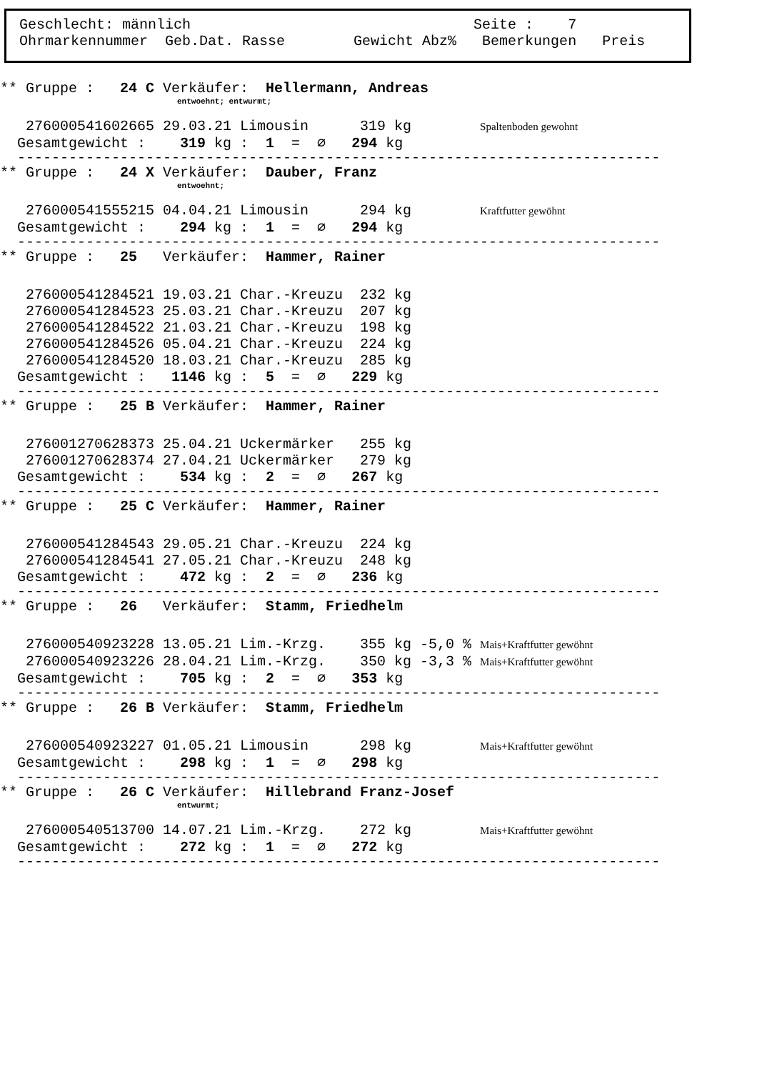Geschlecht: männlich Seite : 7 Ohrmarkennummer Geb.Dat. Rasse Gewicht Abz% Bemerkungen Preis
** Gruppe : 24 C Verkäufer: Hellermann, Andreas
entwoehnt; entwurmt;
276000541602665 29.03.21 Limousin 319 kg Spaltenboden gewohnt
Gesamtgewicht : 319 kg : 1 = ∅ 294 kg
---------------------------------------------------------------------------
** Gruppe : 24 X Verkäufer: Dauber, Franz
entwoehnt;
276000541555215 04.04.21 Limousin 294 kg Kraftfutter gewöhnt
Gesamtgewicht : 294 kg : 1 = ∅ 294 kg
---------------------------------------------------------------------------
** Gruppe : 25 Verkäufer: Hammer, Rainer
276000541284521 19.03.21 Char.-Kreuzu 232 kg
276000541284523 25.03.21 Char.-Kreuzu 207 kg
276000541284522 21.03.21 Char.-Kreuzu 198 kg
276000541284526 05.04.21 Char.-Kreuzu 224 kg
276000541284520 18.03.21 Char.-Kreuzu 285 kg
Gesamtgewicht : 1146 kg : 5 = ∅ 229 kg
---------------------------------------------------------------------------
** Gruppe : 25 B Verkäufer: Hammer, Rainer
276001270628373 25.04.21 Uckermärker 255 kg
276001270628374 27.04.21 Uckermärker 279 kg
Gesamtgewicht : 534 kg : 2 = ∅ 267 kg
---------------------------------------------------------------------------
** Gruppe : 25 C Verkäufer: Hammer, Rainer
276000541284543 29.05.21 Char.-Kreuzu 224 kg
276000541284541 27.05.21 Char.-Kreuzu 248 kg
Gesamtgewicht : 472 kg : 2 = ∅ 236 kg
---------------------------------------------------------------------------
** Gruppe : 26 Verkäufer: Stamm, Friedhelm
276000540923228 13.05.21 Lim.-Krzg. 355 kg -5,0 % Mais+Kraftfutter gewöhnt
276000540923226 28.04.21 Lim.-Krzg. 350 kg -3,3 % Mais+Kraftfutter gewöhnt
Gesamtgewicht : 705 kg : 2 = ∅ 353 kg
---------------------------------------------------------------------------
** Gruppe : 26 B Verkäufer: Stamm, Friedhelm
276000540923227 01.05.21 Limousin 298 kg Mais+Kraftfutter gewöhnt
Gesamtgewicht : 298 kg : 1 = ∅ 298 kg
---------------------------------------------------------------------------
** Gruppe : 26 C Verkäufer: Hillebrand Franz-Josef
entwurmt;
276000540513700 14.07.21 Lim.-Krzg. 272 kg Mais+Kraftfutter gewöhnt
Gesamtgewicht : 272 kg : 1 = ∅ 272 kg
---------------------------------------------------------------------------